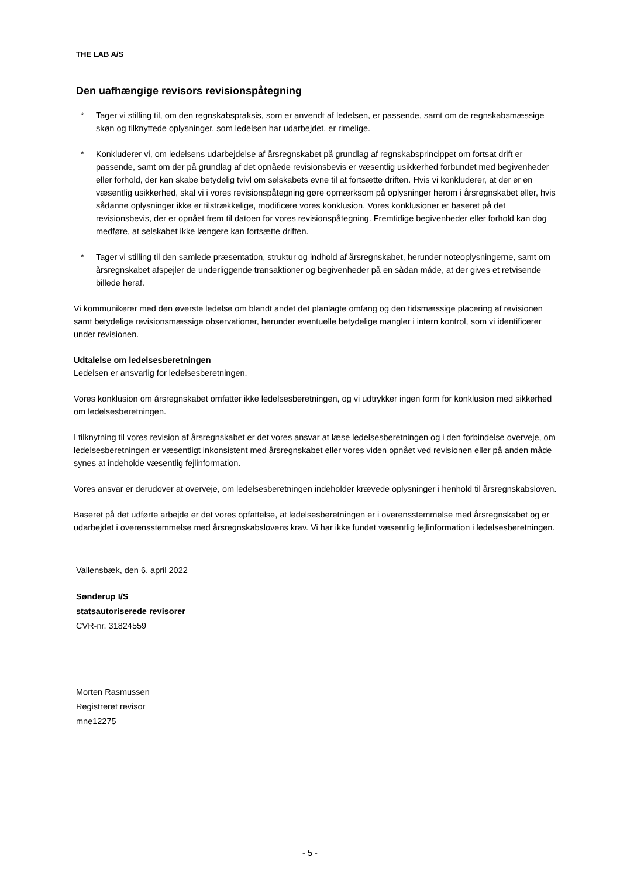THE LAB A/S
Den uafhængige revisors revisionspåtegning
* Tager vi stilling til, om den regnskabspraksis, som er anvendt af ledelsen, er passende, samt om de regnskabsmæssige skøn og tilknyttede oplysninger, som ledelsen har udarbejdet, er rimelige.
* Konkluderer vi, om ledelsens udarbejdelse af årsregnskabet på grundlag af regnskabsprincippet om fortsat drift er passende, samt om der på grundlag af det opnåede revisionsbevis er væsentlig usikkerhed forbundet med begivenheder eller forhold, der kan skabe betydelig tvivl om selskabets evne til at fortsætte driften. Hvis vi konkluderer, at der er en væsentlig usikkerhed, skal vi i vores revisionspåtegning gøre opmærksom på oplysninger herom i årsregnskabet eller, hvis sådanne oplysninger ikke er tilstrækkelige, modificere vores konklusion. Vores konklusioner er baseret på det revisionsbevis, der er opnået frem til datoen for vores revisionspåtegning. Fremtidige begivenheder eller forhold kan dog medføre, at selskabet ikke længere kan fortsætte driften.
* Tager vi stilling til den samlede præsentation, struktur og indhold af årsregnskabet, herunder noteoplysningerne, samt om årsregnskabet afspejler de underliggende transaktioner og begivenheder på en sådan måde, at der gives et retvisende billede heraf.
Vi kommunikerer med den øverste ledelse om blandt andet det planlagte omfang og den tidsmæssige placering af revisionen samt betydelige revisionsmæssige observationer, herunder eventuelle betydelige mangler i intern kontrol, som vi identificerer under revisionen.
Udtalelse om ledelsesberetningen
Ledelsen er ansvarlig for ledelsesberetningen.
Vores konklusion om årsregnskabet omfatter ikke ledelsesberetningen, og vi udtrykker ingen form for konklusion med sikkerhed om ledelsesberetningen.
I tilknytning til vores revision af årsregnskabet er det vores ansvar at læse ledelsesberetningen og i den forbindelse overveje, om ledelsesberetningen er væsentligt inkonsistent med årsregnskabet eller vores viden opnået ved revisionen eller på anden måde synes at indeholde væsentlig fejlinformation.
Vores ansvar er derudover at overveje, om ledelsesberetningen indeholder krævede oplysninger i henhold til årsregnskabsloven.
Baseret på det udførte arbejde er det vores opfattelse, at ledelsesberetningen er i overensstemmelse med årsregnskabet og er udarbejdet i overensstemmelse med årsregnskabslovens krav. Vi har ikke fundet væsentlig fejlinformation i ledelsesberetningen.
Vallensbæk, den 6. april 2022
Sønderup I/S
statsautoriserede revisorer
CVR-nr. 31824559
Morten Rasmussen
Registreret revisor
mne12275
- 5 -